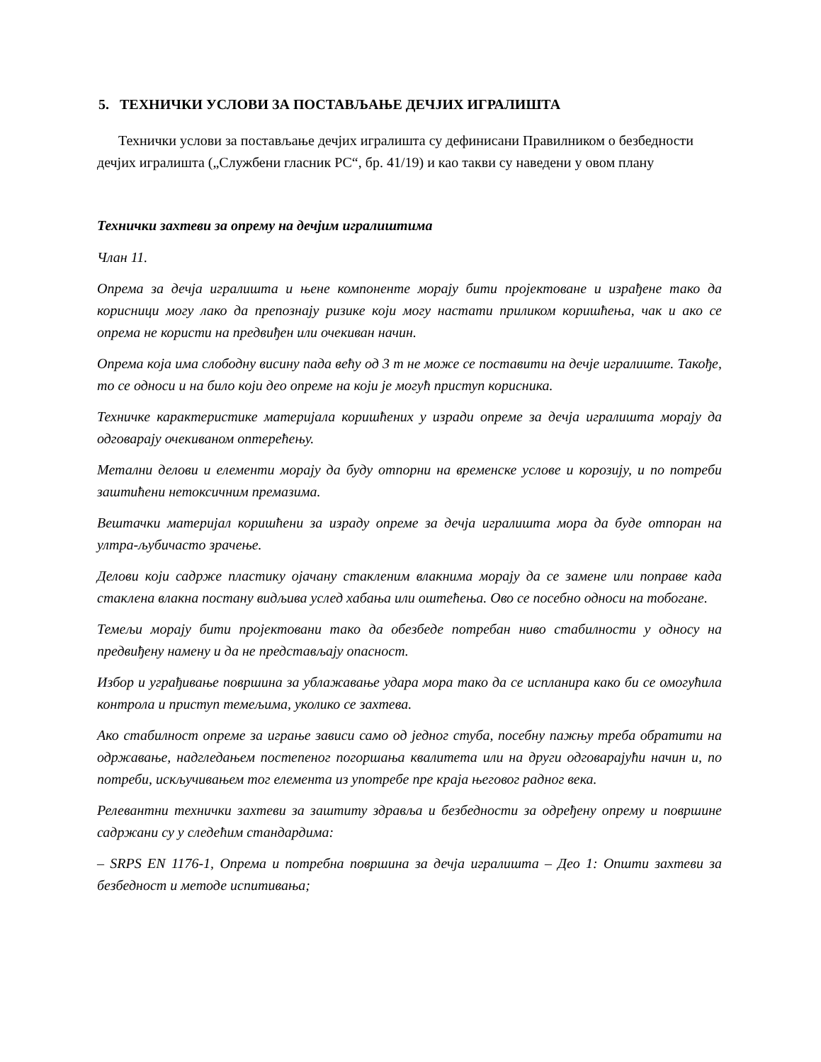5. ТЕХНИЧКИ УСЛОВИ ЗА ПОСТАВЉАЊЕ ДЕЧЈИХ ИГРАЛИШТА
Технички услови за постављање дечјих игралишта су дефинисани Правилником о безбедности дечјих игралишта („Службени гласник РС“, бр. 41/19) и као такви су наведени у овом плану
Технички захтеви за опрему на дечјим игралиштима
Члан 11.
Опрема за дечја игралишта и њене компоненте морају бити пројектоване и израђене тако да корисници могу лако да препознају ризике који могу настати приликом коришћења, чак и ако се опрема не користи на предвиђен или очекиван начин.
Опрема која има слободну висину пада већу од 3 m не може се поставити на дечје игралиште. Такође, то се односи и на било који део опреме на који је могућ приступ корисника.
Техничке карактеристике материјала коришћених у изради опреме за дечја игралишта морају да одговарају очекиваном оптерећењу.
Метални делови и елементи морају да буду отпорни на временске услове и корозију, и по потреби заштићени нетоксичним премазима.
Вештачки материјал коришћени за израду опреме за дечја игралишта мора да буде отпоран на ултра-љубичасто зрачење.
Делови који садрже пластику ојачану стакленим влакнима морају да се замене или поправе када стаклена влакна постану видљива услед хабања или оштећења. Ово се посебно односи на тобогане.
Темељи морају бити пројектовани тако да обезбеде потребан ниво стабилности у односу на предвиђену намену и да не представљају опасност.
Избор и уграђивање површина за ублажавање удара мора тако да се испланира како би се омогућила контрола и приступ темељима, уколико се захтева.
Ако стабилност опреме за играње зависи само од једног стуба, посебну пажњу треба обратити на одржавање, надгледањем постепеног погоршања квалитета или на други одговарајући начин и, по потреби, искључивањем тог елемента из употребе пре краја његовог радног века.
Релевантни технички захтеви за заштиту здравља и безбедности за одређену опрему и површине садржани су у следећим стандардима:
– SRPS EN 1176-1, Опрема и потребна површина за дечја игралишта – Део 1: Општи захтеви за безбедност и методе испитивања;